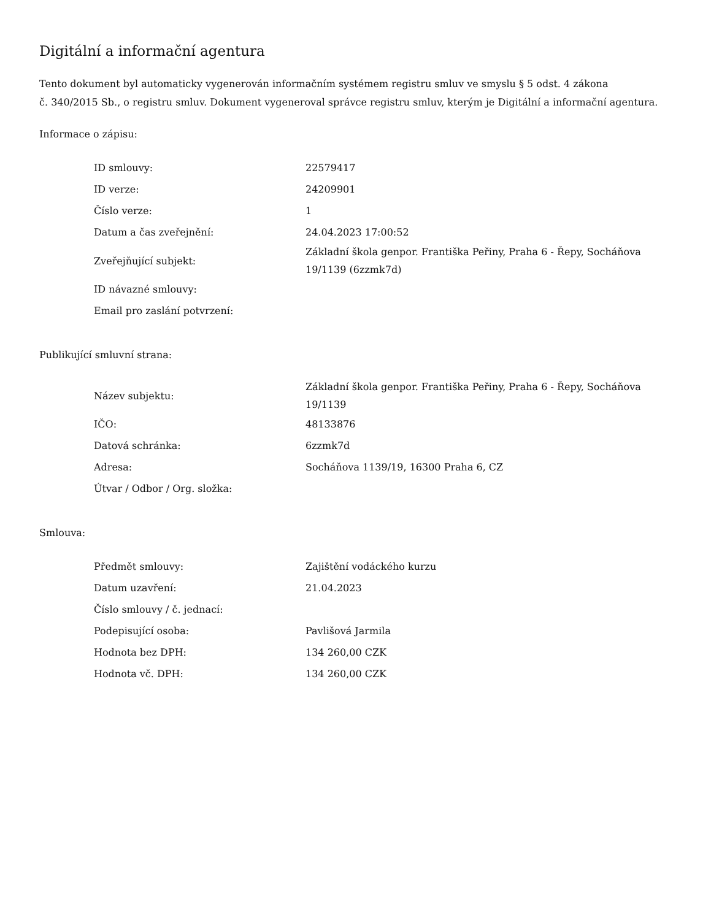Digitální a informační agentura
Tento dokument byl automaticky vygenerován informačním systémem registru smluv ve smyslu § 5 odst. 4 zákona
č. 340/2015 Sb., o registru smluv. Dokument vygeneroval správce registru smluv, kterým je Digitální a informační agentura.
Informace o zápisu:
| ID smlouvy: | 22579417 |
| ID verze: | 24209901 |
| Číslo verze: | 1 |
| Datum a čas zveřejnění: | 24.04.2023 17:00:52 |
| Zveřejňující subjekt: | Základní škola genpor. Františka Peřiny, Praha 6 - Řepy, Socháňova 19/1139 (6zzmk7d) |
| ID návazné smlouvy: | |
| Email pro zaslání potvrzení: | |
Publikující smluvní strana:
| Název subjektu: | Základní škola genpor. Františka Peřiny, Praha 6 - Řepy, Socháňova 19/1139 |
| IČO: | 48133876 |
| Datová schránka: | 6zzmk7d |
| Adresa: | Socháňova 1139/19, 16300 Praha 6, CZ |
| Útvar / Odbor / Org. složka: | |
Smlouva:
| Předmět smlouvy: | Zajištění vodáckého kurzu |
| Datum uzavření: | 21.04.2023 |
| Číslo smlouvy / č. jednací: | |
| Podepisující osoba: | Pavlišová Jarmila |
| Hodnota bez DPH: | 134 260,00 CZK |
| Hodnota vč. DPH: | 134 260,00 CZK |